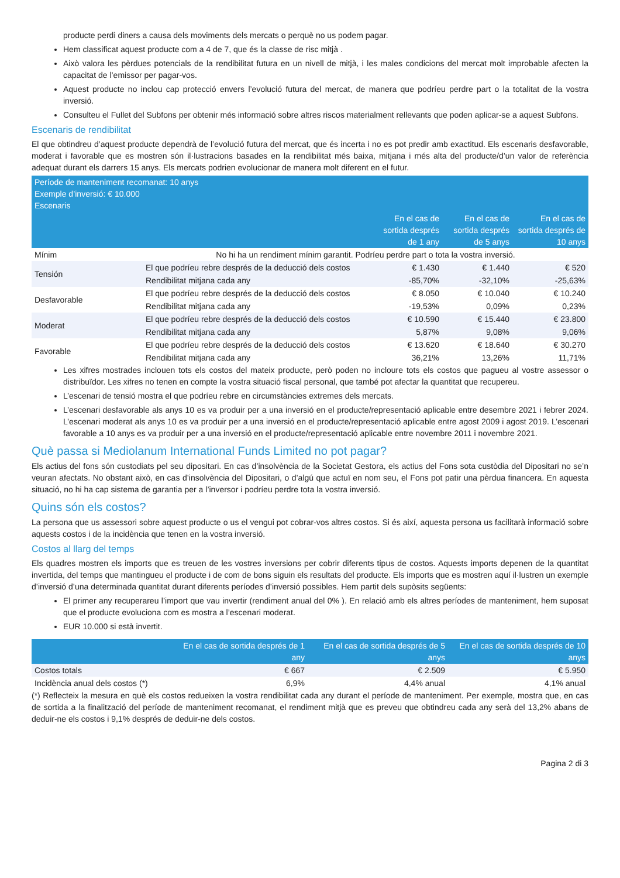producte perdi diners a causa dels moviments dels mercats o perquè no us podem pagar.
Hem classificat aquest producte com a 4 de 7, que és la classe de risc mitjà .
Això valora les pèrdues potencials de la rendibilitat futura en un nivell de mitjà, i les males condicions del mercat molt improbable afecten la capacitat de l’emissor per pagar-vos.
Aquest producte no inclou cap protecció envers l’evolució futura del mercat, de manera que podríeu perdre part o la totalitat de la vostra inversió.
Consulteu el Fullet del Subfons per obtenir més informació sobre altres riscos materialment rellevants que poden aplicar-se a aquest Subfons.
Escenaris de rendibilitat
El que obtindreu d’aquest producte dependrà de l’evolució futura del mercat, que és incerta i no es pot predir amb exactitud. Els escenaris desfavorable, moderat i favorable que es mostren són il·lustracions basades en la rendibilitat més baixa, mitjana i més alta del producte/d’un valor de referència adequat durant els darrers 15 anys. Els mercats podrien evolucionar de manera molt diferent en el futur.
| Període de manteniment recomanat: 10 anys Exemple d’inversió: € 10.000 Escenaris | | | | |
| --- | --- | --- | --- | --- |
| | | En el cas de sortida després de 1 any | En el cas de sortida després de 5 anys | En el cas de sortida després de 10 anys |
| Mínim | No hi ha un rendiment mínim garantit. Podríeu perdre part o tota la vostra inversió. | | | |
| Tensión | El que podríeu rebre després de la deducció dels costos | € 1.430 | € 1.440 | € 520 |
| | Rendibilitat mitjana cada any | -85,70% | -32,10% | -25,63% |
| Desfavorable | El que podríeu rebre després de la deducció dels costos | € 8.050 | € 10.040 | € 10.240 |
| | Rendibilitat mitjana cada any | -19,53% | 0,09% | 0,23% |
| Moderat | El que podríeu rebre després de la deducció dels costos | € 10.590 | € 15.440 | € 23.800 |
| | Rendibilitat mitjana cada any | 5,87% | 9,08% | 9,06% |
| Favorable | El que podríeu rebre després de la deducció dels costos | € 13.620 | € 18.640 | € 30.270 |
| | Rendibilitat mitjana cada any | 36,21% | 13,26% | 11,71% |
Les xifres mostrades inclouen tots els costos del mateix producte, però poden no incloure tots els costos que pagueu al vostre assessor o distribuïdor. Les xifres no tenen en compte la vostra situació fiscal personal, que també pot afectar la quantitat que recupereu.
L’escenari de tensió mostra el que podríeu rebre en circumstàncies extremes dels mercats.
L’escenari desfavorable als anys 10 es va produir per a una inversió en el producte/representació aplicable entre desembre 2021 i febrer 2024. L’escenari moderat als anys 10 es va produir per a una inversió en el producte/representació aplicable entre agost 2009 i agost 2019. L’escenari favorable a 10 anys es va produir per a una inversió en el producte/representació aplicable entre novembre 2011 i novembre 2021.
Què passa si Mediolanum International Funds Limited no pot pagar?
Els actius del fons són custodiats pel seu dipositari. En cas d’insolvència de la Societat Gestora, els actius del Fons sota custòdia del Dipositari no se’n veuran afectats. No obstant això, en cas d’insolvència del Dipositari, o d’algú que actuï en nom seu, el Fons pot patir una pèrdua financera. En aquesta situació, no hi ha cap sistema de garantia per a l’inversor i podríeu perdre tota la vostra inversió.
Quins són els costos?
La persona que us assessori sobre aquest producte o us el vengui pot cobrar-vos altres costos. Si és així, aquesta persona us facilitarà informació sobre aquests costos i de la incidència que tenen en la vostra inversió.
Costos al llarg del temps
Els quadres mostren els imports que es treuen de les vostres inversions per cobrir diferents tipus de costos. Aquests imports depenen de la quantitat invertida, del temps que mantingueu el producte i de com de bons siguin els resultats del producte. Els imports que es mostren aquí il·lustren un exemple d’inversió d’una determinada quantitat durant diferents períodes d’inversió possibles. Hem partit dels supòsits següents:
El primer any recuperareu l’import que vau invertir (rendiment anual del 0% ). En relació amb els altres períodes de manteniment, hem suposat que el producte evoluciona com es mostra a l’escenari moderat.
EUR 10.000 si està invertit.
| | En el cas de sortida després de 1 any | En el cas de sortida després de 5 anys | En el cas de sortida després de 10 anys |
| --- | --- | --- | --- |
| Costos totals | € 667 | € 2.509 | € 5.950 |
| Incidència anual dels costos (*) | 6,9% | 4,4% anual | 4,1% anual |
(*) Reflecteix la mesura en què els costos redueixen la vostra rendibilitat cada any durant el període de manteniment. Per exemple, mostra que, en cas de sortida a la finalització del període de manteniment recomanat, el rendiment mitjà que es preveu que obtindreu cada any serà del 13,2% abans de deduir-ne els costos i 9,1% després de deduir-ne dels costos.
Pagina 2 di 3